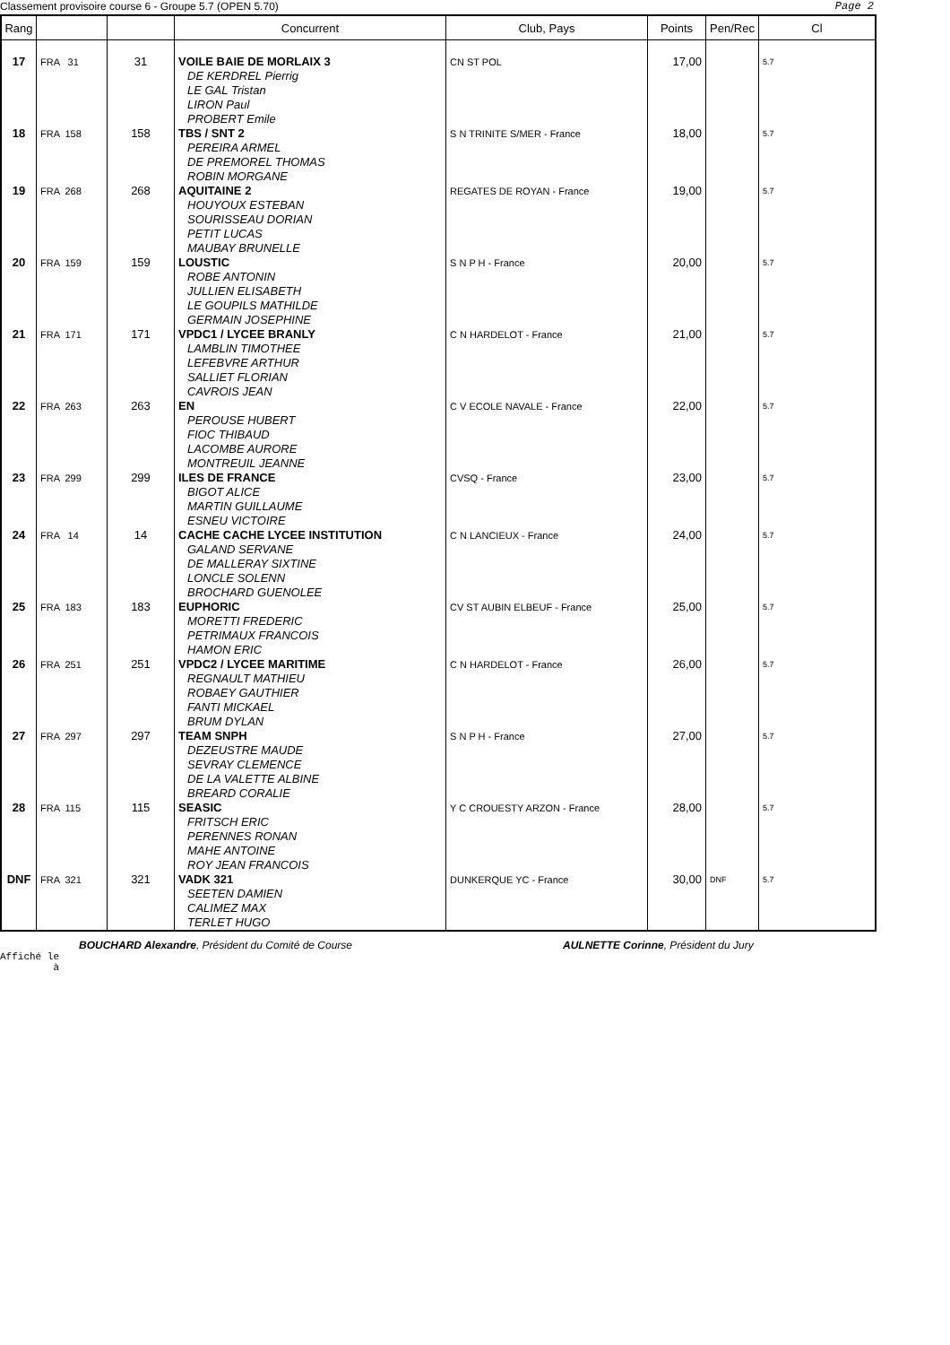Classement provisoire course 6 - Groupe 5.7 (OPEN 5.70) Page 2
| Rang | | | Concurrent | Club, Pays | Points | Pen/Rec | Cl |
| --- | --- | --- | --- | --- | --- | --- | --- |
| 17 | FRA 31 | 31 | VOILE BAIE DE MORLAIX 3 DE KERDREL Pierrig LE GAL Tristan LIRON Paul PROBERT Emile | CN ST POL | 17,00 | | 5.7 |
| 18 | FRA 158 | 158 | TBS / SNT 2 PEREIRA ARMEL DE PREMOREL THOMAS ROBIN MORGANE | S N TRINITE S/MER - France | 18,00 | | 5.7 |
| 19 | FRA 268 | 268 | AQUITAINE 2 HOUYOUX ESTEBAN SOURISSEAU DORIAN PETIT LUCAS MAUBAY BRUNELLE | REGATES DE ROYAN - France | 19,00 | | 5.7 |
| 20 | FRA 159 | 159 | LOUSTIC ROBE ANTONIN JULLIEN ELISABETH LE GOUPILS MATHILDE GERMAIN JOSEPHINE | S N P H - France | 20,00 | | 5.7 |
| 21 | FRA 171 | 171 | VPDC1 / LYCEE BRANLY LAMBLIN TIMOTHEE LEFEBVRE ARTHUR SALLIET FLORIAN CAVROIS JEAN | C N HARDELOT - France | 21,00 | | 5.7 |
| 22 | FRA 263 | 263 | EN PEROUSE HUBERT FIOC THIBAUD LACOMBE AURORE MONTREUIL JEANNE | C V ECOLE NAVALE - France | 22,00 | | 5.7 |
| 23 | FRA 299 | 299 | ILES DE FRANCE BIGOT ALICE MARTIN GUILLAUME ESNEU VICTOIRE | CVSQ - France | 23,00 | | 5.7 |
| 24 | FRA 14 | 14 | CACHE CACHE LYCEE INSTITUTION GALAND SERVANE DE MALLERAY SIXTINE LONCLE SOLENN BROCHARD GUENOLEE | C N LANCIEUX - France | 24,00 | | 5.7 |
| 25 | FRA 183 | 183 | EUPHORIC MORETTI FREDERIC PETRIMAUX FRANCOIS HAMON ERIC | CV ST AUBIN ELBEUF - France | 25,00 | | 5.7 |
| 26 | FRA 251 | 251 | VPDC2 / LYCEE MARITIME REGNAULT MATHIEU ROBAEY GAUTHIER FANTI MICKAEL BRUM DYLAN | C N HARDELOT - France | 26,00 | | 5.7 |
| 27 | FRA 297 | 297 | TEAM SNPH DEZEUSTRE MAUDE SEVRAY CLEMENCE DE LA VALETTE ALBINE BREARD CORALIE | S N P H - France | 27,00 | | 5.7 |
| 28 | FRA 115 | 115 | SEASIC FRITSCH ERIC PERENNES RONAN MAHE ANTOINE ROY JEAN FRANCOIS | Y C CROUESTY ARZON - France | 28,00 | | 5.7 |
| DNF | FRA 321 | 321 | VADK 321 SEETEN DAMIEN CALIMEZ MAX TERLET HUGO | DUNKERQUE YC - France | 30,00 | DNF | 5.7 |
BOUCHARD Alexandre, Président du Comité de Course AULNETTE Corinne, Président du Jury
Affiché le
à